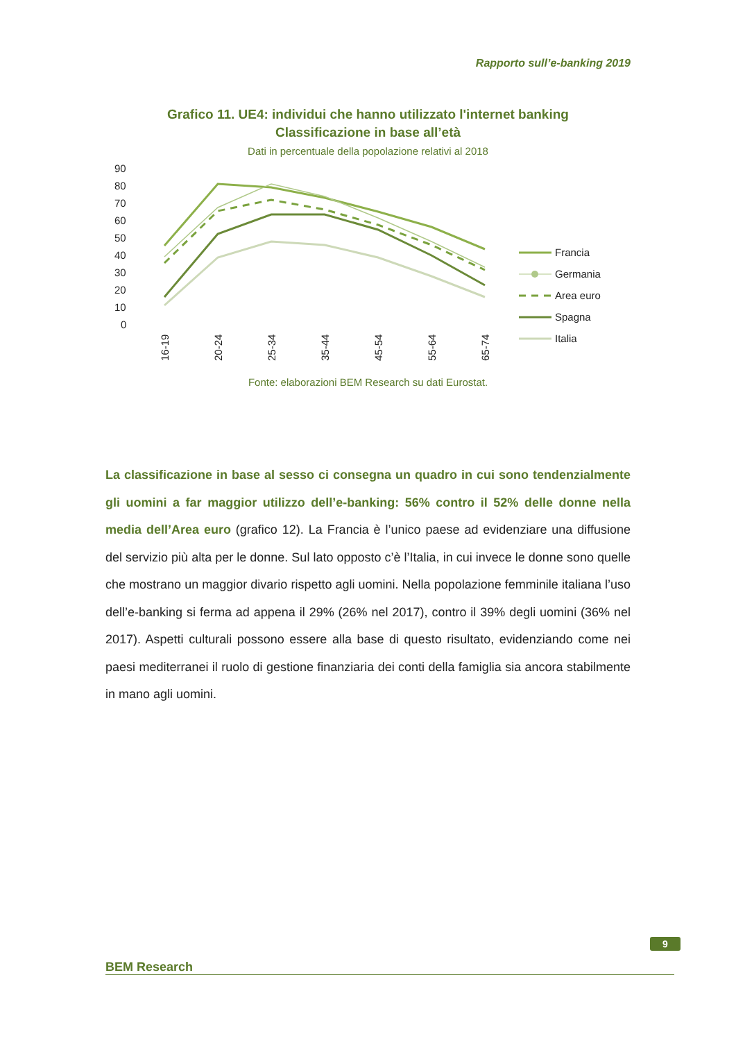Rapporto sull’e-banking 2019
Grafico 11. UE4: individui che hanno utilizzato l'internet banking
Classificazione in base all’età
Dati in percentuale della popolazione relativi al 2018
90
80
70
60
50
40
30
20
10
0
16-19
20-24
25-34
35-44
45-54
55-64
65-74
Francia
Germania
Area euro
Spagna
Italia
Fonte: elaborazioni BEM Research su dati Eurostat.
La classificazione in base al sesso ci consegna un quadro in cui sono tendenzialmente gli uomini a far maggior utilizzo dell’e-banking: 56% contro il 52% delle donne nella media dell’Area euro (grafico 12). La Francia è l’unico paese ad evidenziare una diffusione del servizio più alta per le donne. Sul lato opposto c’è l’Italia, in cui invece le donne sono quelle che mostrano un maggior divario rispetto agli uomini. Nella popolazione femminile italiana l’uso dell’e-banking si ferma ad appena il 29% (26% nel 2017), contro il 39% degli uomini (36% nel 2017). Aspetti culturali possono essere alla base di questo risultato, evidenziando come nei paesi mediterranei il ruolo di gestione finanziaria dei conti della famiglia sia ancora stabilmente in mano agli uomini.
9
BEM Research